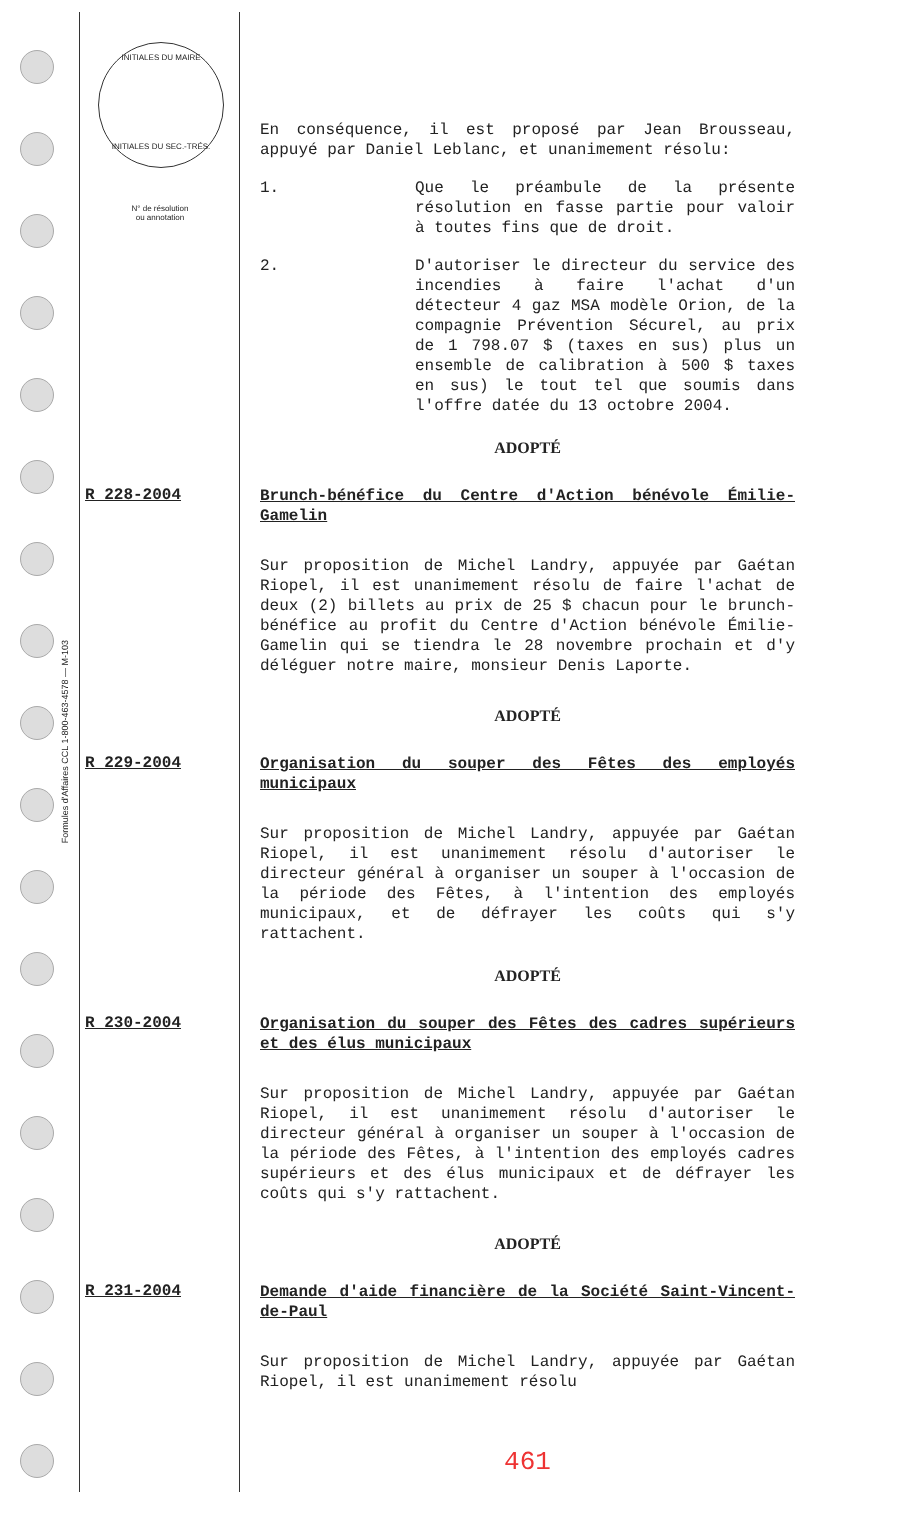Formules d'Affaires CCL 1-800-463-4578 — M-103
INITIALES DU MAIRE
INITIALES DU SEC.-TRÉS.
N° de résolution
ou annotation
En conséquence, il est proposé par Jean Brousseau, appuyé par Daniel Leblanc, et unanimement résolu:
1. Que le préambule de la présente résolution en fasse partie pour valoir à toutes fins que de droit.
2. D'autoriser le directeur du service des incendies à faire l'achat d'un détecteur 4 gaz MSA modèle Orion, de la compagnie Prévention Sécurel, au prix de 1 798.07 $ (taxes en sus) plus un ensemble de calibration à 500 $ taxes en sus) le tout tel que soumis dans l'offre datée du 13 octobre 2004.
ADOPTÉ
R 228-2004
Brunch-bénéfice du Centre d'Action bénévole Émilie-Gamelin
Sur proposition de Michel Landry, appuyée par Gaétan Riopel, il est unanimement résolu de faire l'achat de deux (2) billets au prix de 25 $ chacun pour le brunch-bénéfice au profit du Centre d'Action bénévole Émilie-Gamelin qui se tiendra le 28 novembre prochain et d'y déléguer notre maire, monsieur Denis Laporte.
ADOPTÉ
R 229-2004
Organisation du souper des Fêtes des employés municipaux
Sur proposition de Michel Landry, appuyée par Gaétan Riopel, il est unanimement résolu d'autoriser le directeur général à organiser un souper à l'occasion de la période des Fêtes, à l'intention des employés municipaux, et de défrayer les coûts qui s'y rattachent.
ADOPTÉ
R 230-2004
Organisation du souper des Fêtes des cadres supérieurs et des élus municipaux
Sur proposition de Michel Landry, appuyée par Gaétan Riopel, il est unanimement résolu d'autoriser le directeur général à organiser un souper à l'occasion de la période des Fêtes, à l'intention des employés cadres supérieurs et des élus municipaux et de défrayer les coûts qui s'y rattachent.
ADOPTÉ
R 231-2004
Demande d'aide financière de la Société Saint-Vincent-de-Paul
Sur proposition de Michel Landry, appuyée par Gaétan Riopel, il est unanimement résolu
461